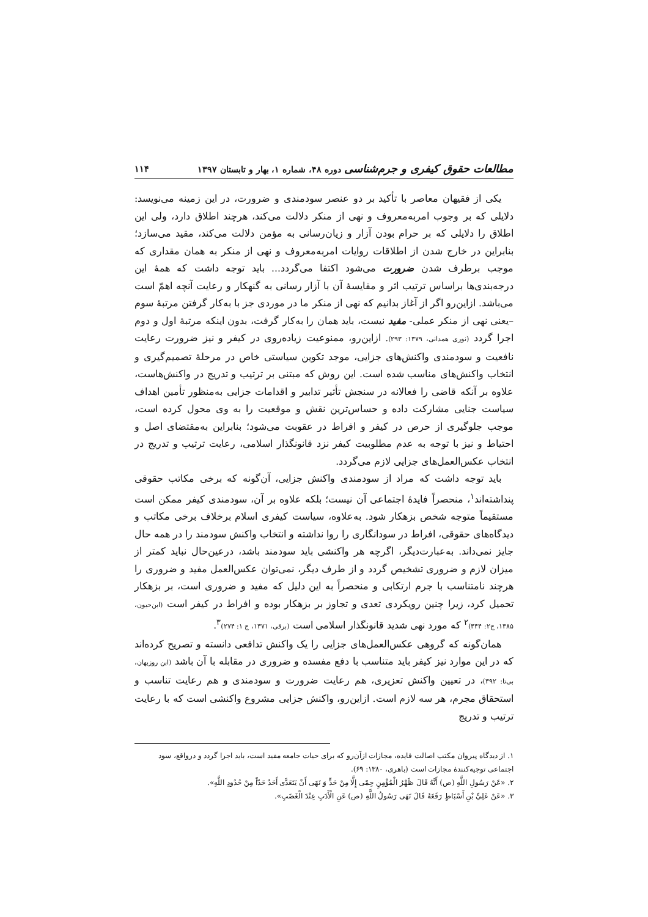مطالعات حقوق کیفری و جرم‌شناسی دوره ۴۸، شماره ۱، بهار و تابستان ۱۳۹۷ ۱۱۴
یکی از فقیهان معاصر با تأکید بر دو عنصر سودمندی و ضرورت، در این زمینه می‌نویسد: دلایلی که بر وجوب امربه‌معروف و نهی از منکر دلالت می‌کند، هرچند اطلاق دارد، ولی این اطلاق را دلایلی که بر حرام بودن آزار و زیان‌رسانی به مؤمن دلالت می‌کند، مقید می‌سازد؛ بنابراین در خارج شدن از اطلاقات روایات امربه‌معروف و نهی از منکر به همان مقداری که موجب برطرف شدن ضرورت می‌شود اکتفا می‌گردد... باید توجه داشت که همهٔ این درجه‌بندی‌ها براساس ترتیب اثر و مقایسهٔ آن با آزار رسانی به گنهکار و رعایت آنچه اهمّ است می‌باشد. ازاین‌رو اگر از آغاز بدانیم که نهی از منکر ما در موردی جز با به‌کار گرفتن مرتبهٔ سوم –یعنی نهی از منکر عملی- مفید نیست، باید همان را به‌کار گرفت، بدون اینکه مرتبهٔ اول و دوم اجرا گردد (نوری همدانی، ۱۳۷۹: ۲۹۳). ازاین‌رو، ممنوعیت زیاده‌روی در کیفر و نیز ضرورت رعایت نافعیت و سودمندی واکنش‌های جزایی، موجد تکوین سیاستی خاص در مرحلهٔ تصمیم‌گیری و انتخاب واکنش‌های مناسب شده است. این روش که مبتنی بر ترتیب و تدریج در واکنش‌هاست، علاوه بر آنکه قاضی را فعالانه در سنجش تأثیر تدابیر و اقدامات جزایی به‌منظور تأمین اهداف سیاست جنایی مشارکت داده و حساس‌ترین نقش و موقعیت را به وی محول کرده است، موجب جلوگیری از حرص در کیفر و افراط در عقوبت می‌شود؛ بنابراین به‌مقتضای اصل و احتیاط و نیز با توجه به عدم مطلوبیت کیفر نزد قانونگذار اسلامی، رعایت ترتیب و تدریج در انتخاب عکس‌العمل‌های جزایی لازم می‌گردد.
باید توجه داشت که مراد از سودمندی واکنش جزایی، آن‌گونه که برخی مکاتب حقوقی پنداشته‌اند<sup>۱</sup>، منحصراً فایدهٔ اجتماعی آن نیست؛ بلکه علاوه بر آن، سودمندی کیفر ممکن است مستقیماً متوجه شخص بزهکار شود. به‌علاوه، سیاست کیفری اسلام برخلاف برخی مکاتب و دیدگاه‌های حقوقی، افراط در سودانگاری را روا نداشته و انتخاب واکنش سودمند را در همه حال جایز نمی‌داند. به‌عبارت‌دیگر، اگرچه هر واکنشی باید سودمند باشد، درعین‌حال نباید کمتر از میزان لازم و ضروری تشخیص گردد و از طرف دیگر، نمی‌توان عکس‌العمل مفید و ضروری را هرچند نامتناسب با جرم ارتکابی و منحصراً به این دلیل که مفید و ضروری است، بر بزهکار تحمیل کرد، زیرا چنین رویکردی تعدی و تجاوز بر بزهکار بوده و افراط در کیفر است (ابن‌حیون، ۱۳۸۵، ج۲: ۴۴۴)<sup>۲</sup> که مورد نهی شدید قانونگذار اسلامی است (برقی، ۱۳۷۱، ج ۱: ۲۷۴)<sup>۳</sup>.
همان‌گونه که گروهی عکس‌العمل‌های جزایی را یک واکنش تدافعی دانسته و تصریح کرده‌اند که در این موارد نیز کیفر باید متناسب با دفع مفسده و ضروری در مقابله با آن باشد (ابن روزبهان، بی‌تا: ۳۹۲)، در تعیین واکنش تعزیری، هم رعایت ضرورت و سودمندی و هم رعایت تناسب و استحقاق مجرم، هر سه لازم است. ازاین‌رو، واکنش جزایی مشروع واکنشی است که با رعایت ترتیب و تدریج
۱. از دیدگاه پیروان مکتب اصالت فایده، مجازات ازآن‌رو که برای حیات جامعه مفید است، باید اجرا گردد و درواقع، سود اجتماعی توجیه‌کنندهٔ مجازات است (باهری، ۱۳۸۰: ۶۹).
۲. «عَنْ رَسُولِ اللَّهِ (ص) أَنَّهُ قَالَ ظَهْرُ الْمُؤْمِنِ حِمًى إِلَّا مِنْ حَدٍّ وَ نَهَى أَنْ يَتَعَدَّى أَحَدٌ حَدّاً مِنْ حُدُودِ اللَّهِ».
۳. «عَنْ عَلِيِّ بْنِ أَسْبَاطٍ رَفَعَهُ قَالَ نَهَى رَسُولُ اللَّهِ (ص) عَنِ الْأَدَبِ عِنْدَ الْغَضَبِ».